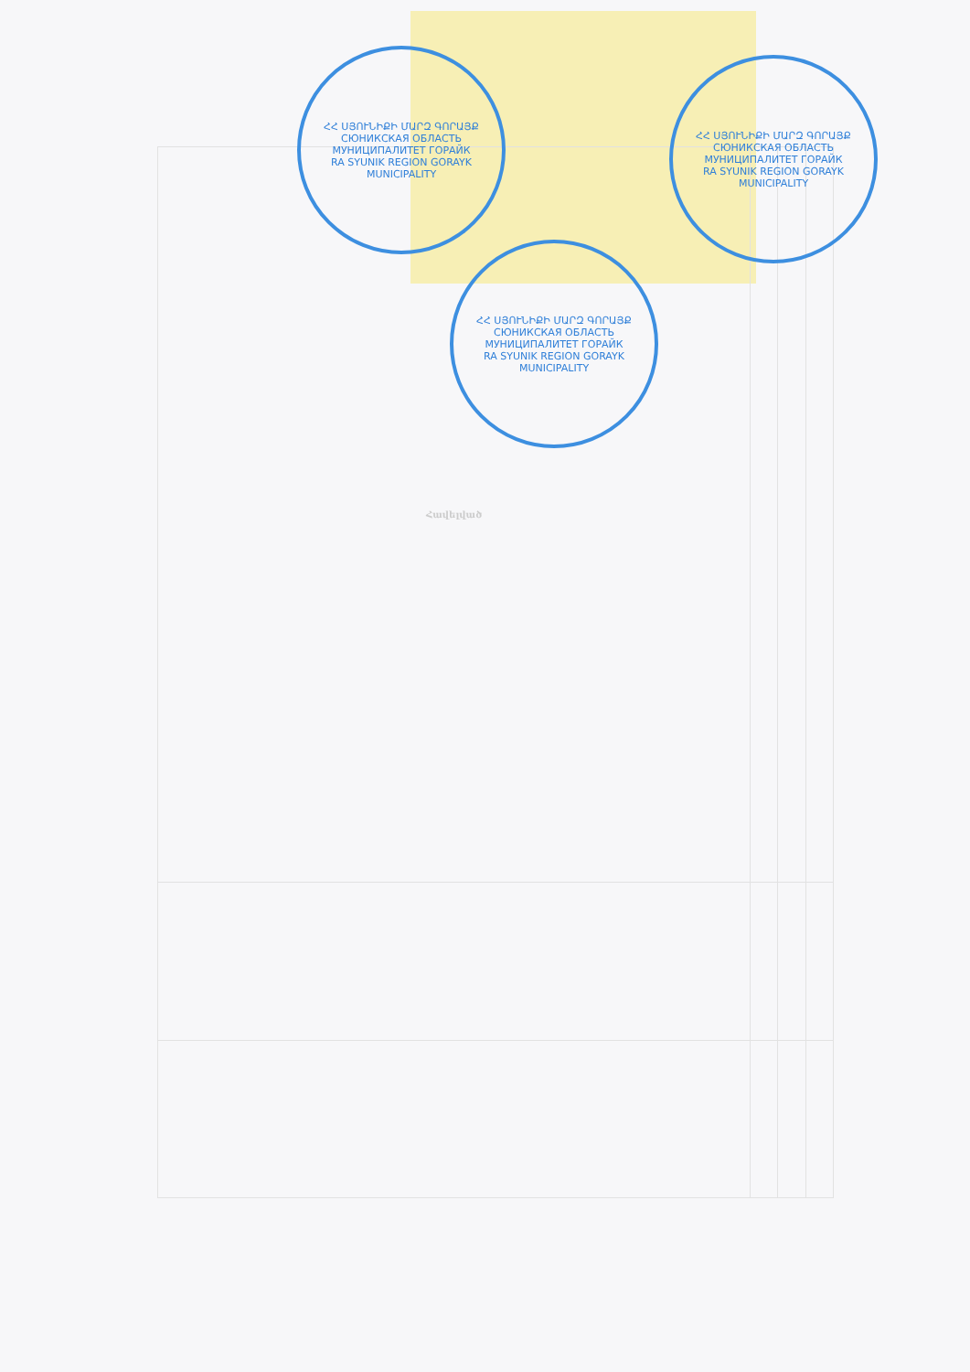| Հավելված | | | |
| --- | --- | --- | --- |
ՀՀ ՍՅՈՒՆԻՔԻ ՄԱՐԶ ԳՈՐԱՅՔ
СЮНИКСКАЯ ОБЛАСТЬ МУНИЦИПАЛИТЕТ ГОРАЙК
RA SYUNIK REGION GORAYK MUNICIPALITY
ՀՀ ՍՅՈՒՆԻՔԻ ՄԱՐԶ ԳՈՐԱՅՔ
СЮНИКСКАЯ ОБЛАСТЬ МУНИЦИПАЛИТЕТ ГОРАЙК
RA SYUNIK REGION GORAYK MUNICIPALITY
ՀՀ ՍՅՈՒՆԻՔԻ ՄԱՐԶ ԳՈՐԱՅՔ
СЮНИКСКАЯ ОБЛАСТЬ МУНИЦИПАЛИТЕТ ГОРАЙК
RA SYUNIK REGION GORAYK MUNICIPALITY